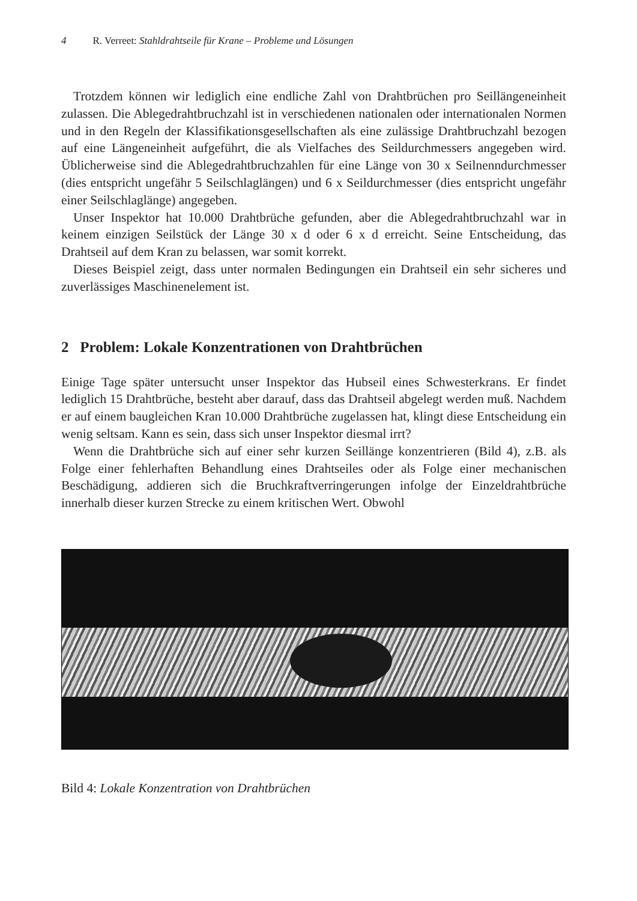4 R. Verreet: Stahldrahtseile für Krane – Probleme und Lösungen
Trotzdem können wir lediglich eine endliche Zahl von Drahtbrüchen pro Seillängeneinheit zulassen. Die Ablegedrahtbruchzahl ist in verschiedenen nationalen oder internationalen Normen und in den Regeln der Klassifikationsgesellschaften als eine zulässige Drahtbruchzahl bezogen auf eine Längeneinheit aufgeführt, die als Vielfaches des Seildurchmessers angegeben wird. Üblicherweise sind die Ablegedrahtbruchzahlen für eine Länge von 30 x Seilnenndurchmesser (dies entspricht ungefähr 5 Seilschlaglängen) und 6 x Seildurchmesser (dies entspricht ungefähr einer Seilschlaglänge) angegeben.
Unser Inspektor hat 10.000 Drahtbrüche gefunden, aber die Ablegedrahtbruchzahl war in keinem einzigen Seilstück der Länge 30 x d oder 6 x d erreicht. Seine Entscheidung, das Drahtseil auf dem Kran zu belassen, war somit korrekt.
Dieses Beispiel zeigt, dass unter normalen Bedingungen ein Drahtseil ein sehr sicheres und zuverlässiges Maschinenelement ist.
2 Problem: Lokale Konzentrationen von Drahtbrüchen
Einige Tage später untersucht unser Inspektor das Hubseil eines Schwesterkrans. Er findet lediglich 15 Drahtbrüche, besteht aber darauf, dass das Drahtseil abgelegt werden muß. Nachdem er auf einem baugleichen Kran 10.000 Drahtbrüche zugelassen hat, klingt diese Entscheidung ein wenig seltsam. Kann es sein, dass sich unser Inspektor diesmal irrt?
Wenn die Drahtbrüche sich auf einer sehr kurzen Seillänge konzentrieren (Bild 4), z.B. als Folge einer fehlerhaften Behandlung eines Drahtseiles oder als Folge einer mechanischen Beschädigung, addieren sich die Bruchkraftverringerungen infolge der Einzeldrahtbrüche innerhalb dieser kurzen Strecke zu einem kritischen Wert. Obwohl
Bild 4: Lokale Konzentration von Drahtbrüchen